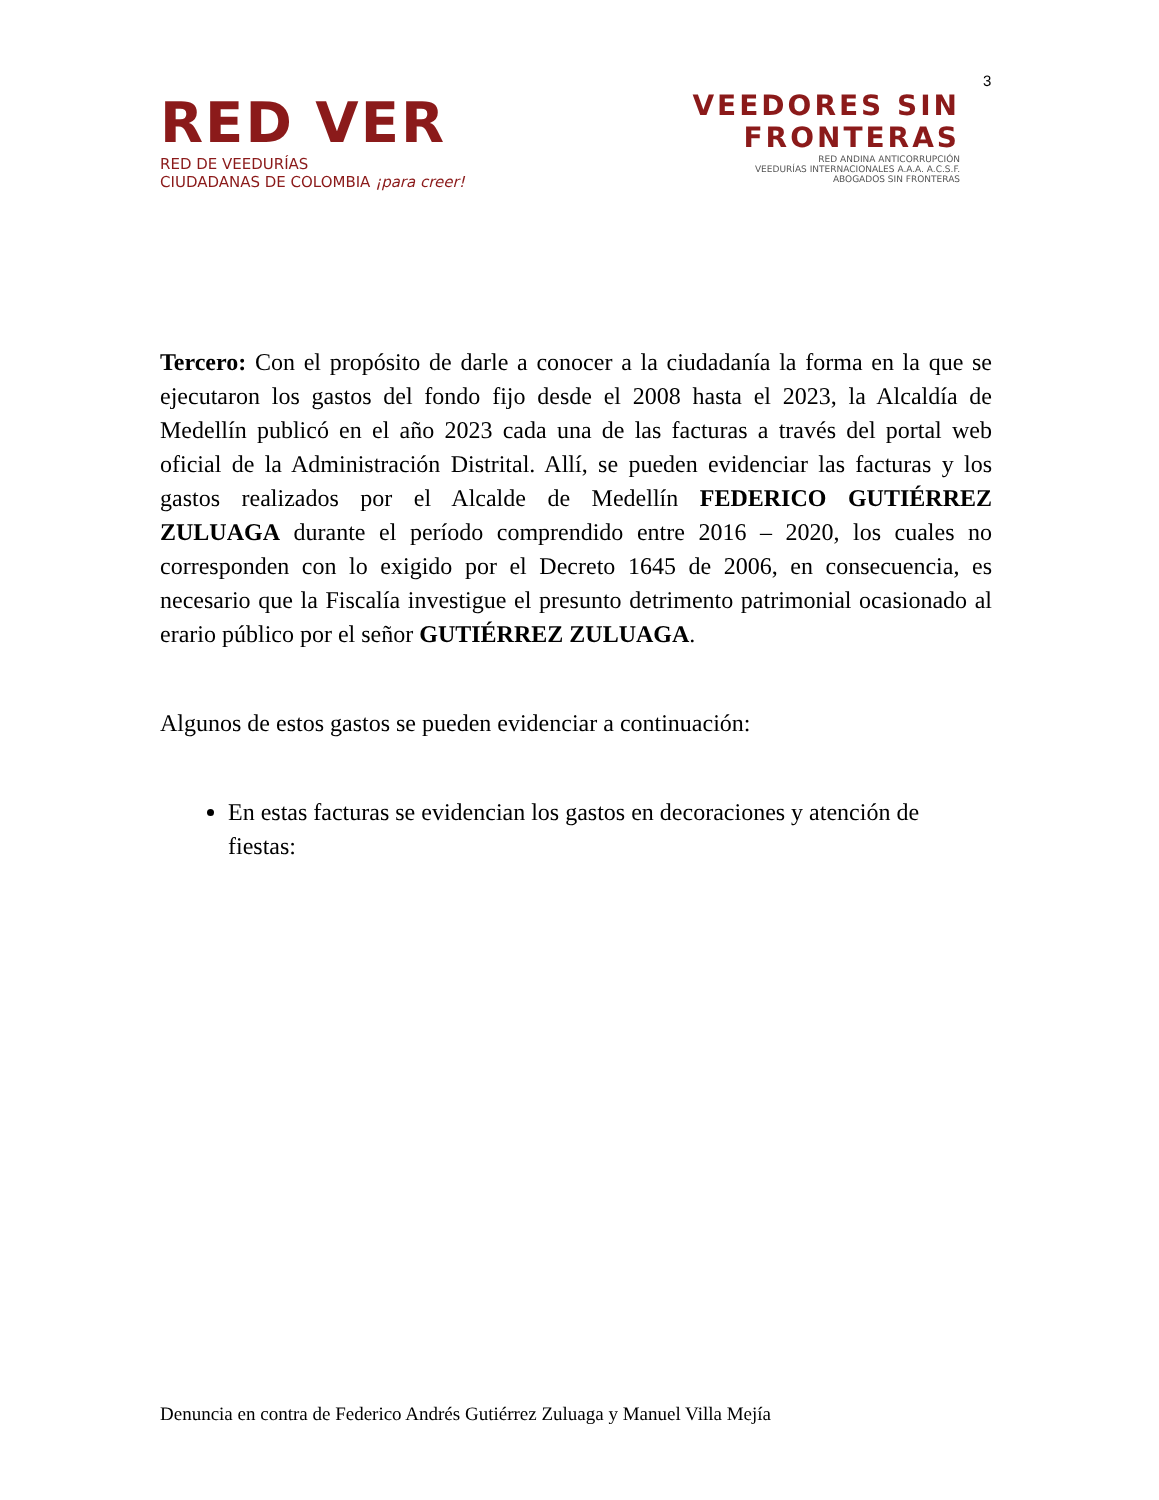3
RED VER
RED DE VEEDURÍAS
CIUDADANAS DE COLOMBIA ¡para creer!
VEEDORES SIN
FRONTERAS
RED ANDINA ANTICORRUPCIÓN
VEEDURÍAS INTERNACIONALES A.A.A. A.C.S.F.
ABOGADOS SIN FRONTERAS
Tercero: Con el propósito de darle a conocer a la ciudadanía la forma en la que se ejecutaron los gastos del fondo fijo desde el 2008 hasta el 2023, la Alcaldía de Medellín publicó en el año 2023 cada una de las facturas a través del portal web oficial de la Administración Distrital. Allí, se pueden evidenciar las facturas y los gastos realizados por el Alcalde de Medellín FEDERICO GUTIÉRREZ ZULUAGA durante el período comprendido entre 2016 – 2020, los cuales no corresponden con lo exigido por el Decreto 1645 de 2006, en consecuencia, es necesario que la Fiscalía investigue el presunto detrimento patrimonial ocasionado al erario público por el señor GUTIÉRREZ ZULUAGA.
Algunos de estos gastos se pueden evidenciar a continuación:
En estas facturas se evidencian los gastos en decoraciones y atención de fiestas:
Denuncia en contra de Federico Andrés Gutiérrez Zuluaga y Manuel Villa Mejía